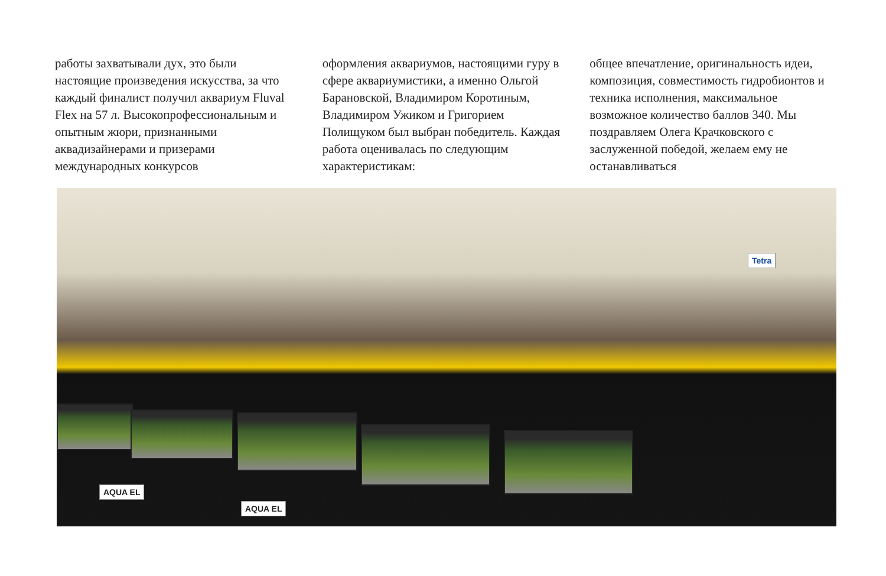работы захватывали дух, это были настоящие произведения искусства, за что каждый финалист получил аквариум Fluval Flex на 57 л. Высокопрофессиональным и опытным жюри, признанными аквадизайнерами и призерами международных конкурсов
оформления аквариумов, настоящими гуру в сфере аквариумистики, а именно Ольгой Барановской, Владимиром Коротиным, Владимиром Ужиком и Григорием Полищуком был выбран победитель. Каждая работа оценивалась по следующим характеристикам:
общее впечатление, оригинальность идеи, композиция, совместимость гидробионтов и техника исполнения, максимальное возможное количество баллов 340. Мы поздравляем Олега Крачковского с заслуженной победой, желаем ему не останавливаться
AQUA EL
AQUA EL
Tetra